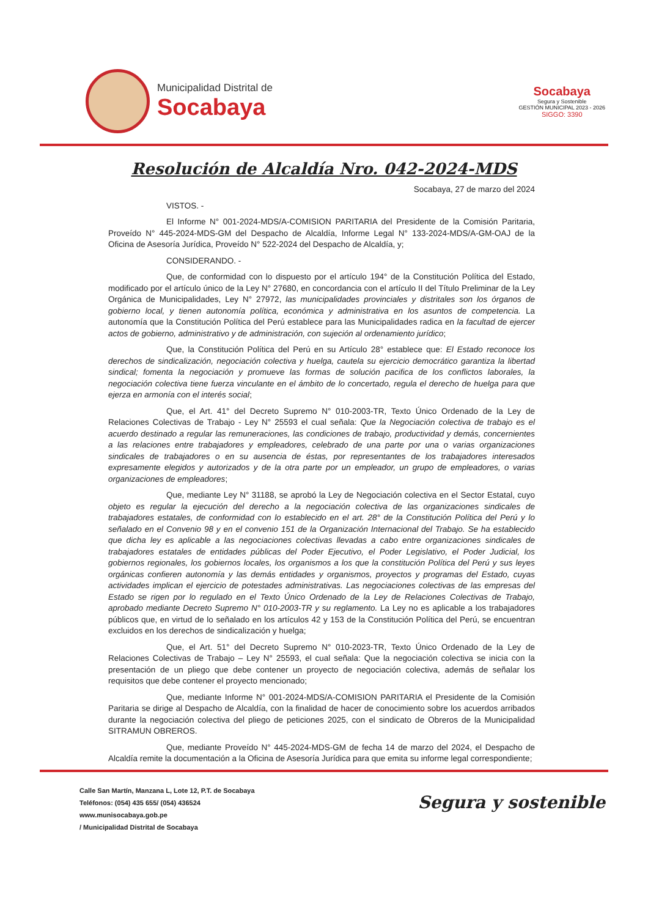Municipalidad Distrital de
Socabaya
Socabaya
Segura y Sostenible
GESTIÓN MUNICIPAL 2023 - 2026
SIGGO: 3390
Resolución de Alcaldía Nro. 042-2024-MDS
Socabaya, 27 de marzo del 2024
VISTOS. -
El Informe N° 001-2024-MDS/A-COMISION PARITARIA del Presidente de la Comisión Paritaria, Proveído N° 445-2024-MDS-GM del Despacho de Alcaldía, Informe Legal N° 133-2024-MDS/A-GM-OAJ de la Oficina de Asesoría Jurídica, Proveído N° 522-2024 del Despacho de Alcaldía, y;
CONSIDERANDO. -
Que, de conformidad con lo dispuesto por el artículo 194° de la Constitución Política del Estado, modificado por el artículo único de la Ley N° 27680, en concordancia con el artículo II del Título Preliminar de la Ley Orgánica de Municipalidades, Ley N° 27972, las municipalidades provinciales y distritales son los órganos de gobierno local, y tienen autonomía política, económica y administrativa en los asuntos de competencia. La autonomía que la Constitución Política del Perú establece para las Municipalidades radica en la facultad de ejercer actos de gobierno, administrativo y de administración, con sujeción al ordenamiento jurídico;
Que, la Constitución Política del Perú en su Artículo 28° establece que: El Estado reconoce los derechos de sindicalización, negociación colectiva y huelga, cautela su ejercicio democrático garantiza la libertad sindical; fomenta la negociación y promueve las formas de solución pacifica de los conflictos laborales, la negociación colectiva tiene fuerza vinculante en el ámbito de lo concertado, regula el derecho de huelga para que ejerza en armonía con el interés social;
Que, el Art. 41° del Decreto Supremo N° 010-2003-TR, Texto Único Ordenado de la Ley de Relaciones Colectivas de Trabajo - Ley N° 25593 el cual señala: Que la Negociación colectiva de trabajo es el acuerdo destinado a regular las remuneraciones, las condiciones de trabajo, productividad y demás, concernientes a las relaciones entre trabajadores y empleadores, celebrado de una parte por una o varias organizaciones sindicales de trabajadores o en su ausencia de éstas, por representantes de los trabajadores interesados expresamente elegidos y autorizados y de la otra parte por un empleador, un grupo de empleadores, o varias organizaciones de empleadores;
Que, mediante Ley N° 31188, se aprobó la Ley de Negociación colectiva en el Sector Estatal, cuyo objeto es regular la ejecución del derecho a la negociación colectiva de las organizaciones sindicales de trabajadores estatales, de conformidad con lo establecido en el art. 28° de la Constitución Política del Perú y lo señalado en el Convenio 98 y en el convenio 151 de la Organización Internacional del Trabajo. Se ha establecido que dicha ley es aplicable a las negociaciones colectivas llevadas a cabo entre organizaciones sindicales de trabajadores estatales de entidades públicas del Poder Ejecutivo, el Poder Legislativo, el Poder Judicial, los gobiernos regionales, los gobiernos locales, los organismos a los que la constitución Política del Perú y sus leyes orgánicas confieren autonomía y las demás entidades y organismos, proyectos y programas del Estado, cuyas actividades implican el ejercicio de potestades administrativas. Las negociaciones colectivas de las empresas del Estado se rigen por lo regulado en el Texto Único Ordenado de la Ley de Relaciones Colectivas de Trabajo, aprobado mediante Decreto Supremo N° 010-2003-TR y su reglamento. La Ley no es aplicable a los trabajadores públicos que, en virtud de lo señalado en los artículos 42 y 153 de la Constitución Política del Perú, se encuentran excluidos en los derechos de sindicalización y huelga;
Que, el Art. 51° del Decreto Supremo N° 010-2023-TR, Texto Único Ordenado de la Ley de Relaciones Colectivas de Trabajo – Ley N° 25593, el cual señala: Que la negociación colectiva se inicia con la presentación de un pliego que debe contener un proyecto de negociación colectiva, además de señalar los requisitos que debe contener el proyecto mencionado;
Que, mediante Informe N° 001-2024-MDS/A-COMISION PARITARIA el Presidente de la Comisión Paritaria se dirige al Despacho de Alcaldía, con la finalidad de hacer de conocimiento sobre los acuerdos arribados durante la negociación colectiva del pliego de peticiones 2025, con el sindicato de Obreros de la Municipalidad SITRAMUN OBREROS.
Que, mediante Proveído N° 445-2024-MDS-GM de fecha 14 de marzo del 2024, el Despacho de Alcaldía remite la documentación a la Oficina de Asesoría Jurídica para que emita su informe legal correspondiente;
Calle San Martín, Manzana L, Lote 12, P.T. de Socabaya
Teléfonos: (054) 435 655/ (054) 436524
www.munisocabaya.gob.pe
/ Municipalidad Distrital de Socabaya
Segura y sostenible